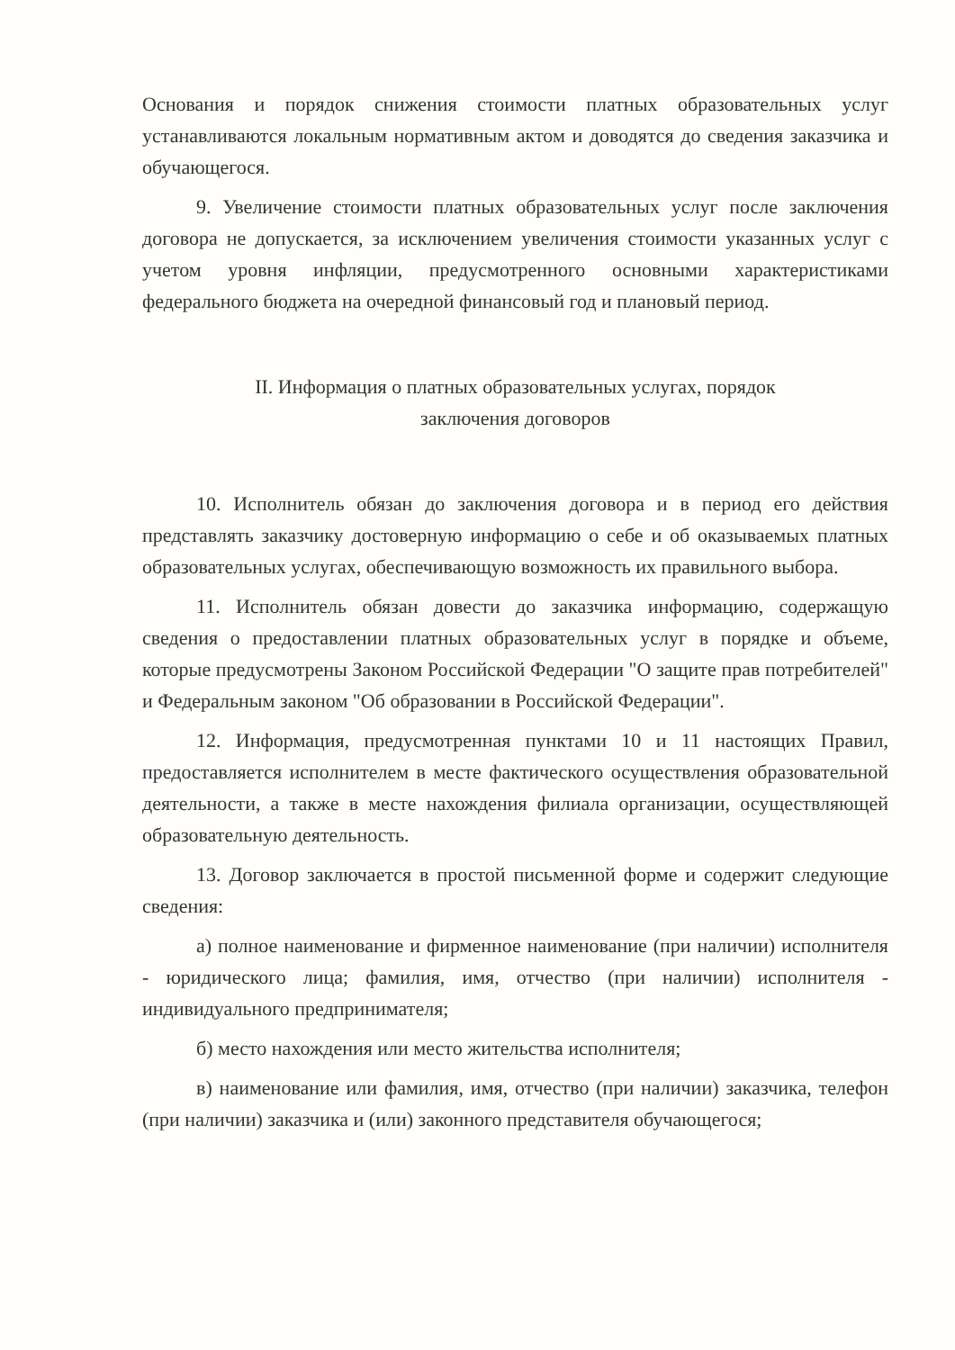Основания и порядок снижения стоимости платных образовательных услуг устанавливаются локальным нормативным актом и доводятся до сведения заказчика и обучающегося.
9. Увеличение стоимости платных образовательных услуг после заключения договора не допускается, за исключением увеличения стоимости указанных услуг с учетом уровня инфляции, предусмотренного основными характеристиками федерального бюджета на очередной финансовый год и плановый период.
II. Информация о платных образовательных услугах, порядок
заключения договоров
10. Исполнитель обязан до заключения договора и в период его действия представлять заказчику достоверную информацию о себе и об оказываемых платных образовательных услугах, обеспечивающую возможность их правильного выбора.
11. Исполнитель обязан довести до заказчика информацию, содержащую сведения о предоставлении платных образовательных услуг в порядке и объеме, которые предусмотрены Законом Российской Федерации "О защите прав потребителей" и Федеральным законом "Об образовании в Российской Федерации".
12. Информация, предусмотренная пунктами 10 и 11 настоящих Правил, предоставляется исполнителем в месте фактического осуществления образовательной деятельности, а также в месте нахождения филиала организации, осуществляющей образовательную деятельность.
13. Договор заключается в простой письменной форме и содержит следующие сведения:
а) полное наименование и фирменное наименование (при наличии) исполнителя - юридического лица; фамилия, имя, отчество (при наличии) исполнителя - индивидуального предпринимателя;
б) место нахождения или место жительства исполнителя;
в) наименование или фамилия, имя, отчество (при наличии) заказчика, телефон (при наличии) заказчика и (или) законного представителя обучающегося;